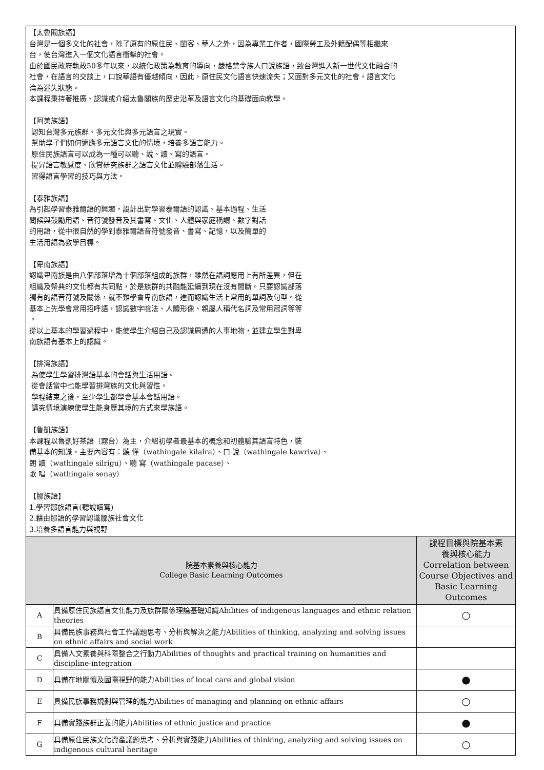【太魯閣族語】
台灣是一個多文化的社會，除了原有的原住民、閩客、華人之外，因為專業工作者，國際勞工及外籍配偶等相繼來
台，使台灣進入一個文化語言衝擊的社會。
由於國民政府執政50多年以來，以統化政策為教育的導向，嚴格禁令族人口說族語，致台灣進入新一世代文化融合的
社會，在語言的交談上，口說華語有優越傾向，因此，原住民文化語言快速流失；又面對多元文化的社會，語言文化
淪為迷失狀態。
本課程秉持著推廣、認識或介紹太魯閣族的歷史沿革及語言文化的基礎面向教學。
【阿美族語】
認知台灣多元族群、多元文化與多元語言之現實。
幫助學子們如何適應多元語言文化的情境，培養多語言能力。
原住民族語言可以成為一種可以聽、說、讀、寫的語言。
提昇語言敏感度、欣賞研究族群之語言文化並體驗部落生活。
習得語言學習的技巧與方法。
【泰雅族語】
為引起學習泰雅爾語的興趣，設計出對學習泰爾語的認識、基本過程、生活
問候與鼓勵用語、音符號發音及其書寫、文化、人體與家庭稱謂、數字對話
的用語，從中很自然的學到泰雅爾語音符號發音、書寫、記憶，以及簡單的
生活用語為教學目標。
【卑南族語】
認識卑南族是由八個部落增為十個部落組成的族群，雖然在語詞應用上有所差異，但在
組織及祭典的文化都有共同點，於是族群的共融能延續到現在沒有間斷。只要認識部落
獨有的語音符號及關係，就不難學會卑南族語，進而認識生活上常用的單詞及句型。從
基本上先學會常用招呼語，認識數字唸法、人體形像、親屬人稱代名詞及常用冠詞等等
。
從以上基本的學習過程中，能使學生介紹自己及認識周遭的人事地物，並建立學生對卑
南族語有基本上的認識。
【排灣族語】
為使學生學習排灣語基本的會話與生活用語。
從會話當中也能學習排灣族的文化與習性。
學程結束之後，至少學生都學會基本會話用語。
講究情境演練使學生能身歷其境的方式來學族語。
【魯凱族語】
本課程以魯凱好茶語（霧台）為主，介紹初學者最基本的概念和初體驗其語言特色，裝
備基本的知識，主要內容有：聽 懂（wathingale kilalra）、口 說（wathingale kawriva）、
朗 讀（wathingale silrigu）、聽 寫（wathingale pacase）、
歌 唱（wathingale senay）
【鄒族語】
1.學習鄒族語言(聽說讀寫)
2.藉由鄒語的學習認識鄒族社會文化
3.培養多語言能力與視野
| 院基本素養與核心能力 College Basic Learning Outcomes | | 課程目標與院基本素 養與核心能力 Correlation between Course Objectives and Basic Learning Outcomes |
| --- | --- | --- |
| A | 具備原住民族語言文化能力及族群關係理論基礎知識Abilities of indigenous languages and ethnic relation theories | ○ |
| B | 具備民族事務與社會工作議題思考、分析與解決之能力Abilities of thinking, analyzing and solving issues on ethnic affairs and social work | |
| C | 具備人文素養與科際整合之行動力Abilities of thoughts and practical training on humanities and discipline-integration | |
| D | 具備在地關懷及國際視野的能力Abilities of local care and global vision | ● |
| E | 具備民族事務規劃與管理的能力Abilities of managing and planning on ethnic affairs | ○ |
| F | 具備實踐族群正義的能力Abilities of ethnic justice and practice | ● |
| G | 具備原住民族文化資產議題思考、分析與實踐能力Abilities of thinking, analyzing and solving issues on indigenous cultural heritage | ○ |